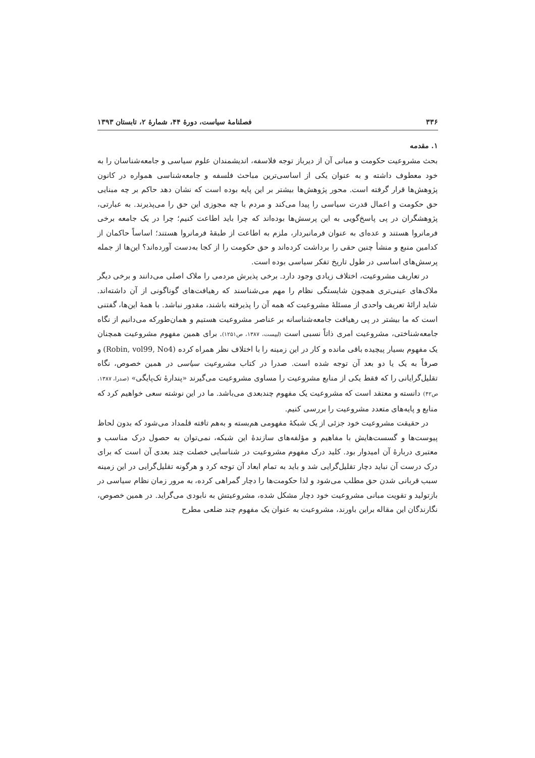۳۳۶ فصلنامهٔ سیاست، دورهٔ ۴۴، شمارهٔ ۲، تابستان ۱۳۹۳
۱. مقدمه
بحث مشروعیت حکومت و مبانی آن از دیرباز توجه فلاسفه، اندیشمندان علوم سیاسی و جامعه‌شناسان را به خود معطوف داشته و به عنوان یکی از اساسی‌ترین مباحث فلسفه و جامعه‌شناسی همواره در کانون پژوهش‌ها قرار گرفته است. محور پژوهش‌ها بیشتر بر این پایه بوده است که نشان دهد حاکم بر چه مبنایی حق حکومت و اعمال قدرت سیاسی را پیدا می‌کند و مردم با چه مجوزی این حق را می‌پذیرند. به عبارتی، پژوهشگران در پی پاسخ‌گویی به این پرسش‌ها بوده‌اند که چرا باید اطاعت کنیم؛ چرا در یک جامعه برخی فرمانروا هستند و عده‌ای به عنوان فرمانبردار، ملزم به اطاعت از طبقهٔ فرمانروا هستند؛ اساساً حاکمان از کدامین منبع و منشأ چنین حقی را برداشت کرده‌اند و حق حکومت را از کجا به‌دست آورده‌اند؟ این‌ها از جمله پرسش‌های اساسی در طول تاریخ تفکر سیاسی بوده است.
در تعاریف مشروعیت، اختلاف زیادی وجود دارد. برخی پذیرش مردمی را ملاک اصلی می‌دانند و برخی دیگر ملاک‌های عینی‌تری همچون شایستگی نظام را مهم می‌شناسند که رهیافت‌های گوناگونی از آن داشته‌اند. شاید ارائهٔ تعریف واحدی از مسئلهٔ مشروعیت که همه آن را پذیرفته باشند، مقدور نباشد. با همهٔ این‌ها، گفتنی است که ما بیشتر در پی رهیافت جامعه‌شناسانه بر عناصر مشروعیت هستیم و همان‌طورکه می‌دانیم از نگاه جامعه‌شناختی، مشروعیت امری ذاتاً نسبی است (لیپست، ۱۳۸۷، ص۱۲۵۱). برای همین مفهوم مشروعیت همچنان یک مفهوم بسیار پیچیده باقی مانده و کار در این زمینه را با اختلاف نظر همراه کرده (Robin, vol99, No4) و صرفاً به یک یا دو بعد آن توجه شده است. صدرا در کتاب مشروعیت سیاسی در همین خصوص، نگاه تقلیل‌گرایانی را که فقط یکی از منابع مشروعیت را مساوی مشروعیت می‌گیرند «پندارهٔ تک‌پایگی» (صدرا، ۱۳۸۷، ص۴۲) دانسته و معتقد است که مشروعیت یک مفهوم چندبعدی می‌باشد. ما در این نوشته سعی خواهیم کرد که منابع و پایه‌های متعدد مشروعیت را بررسی کنیم.
در حقیقت مشروعیت خود جزئی از یک شبکهٔ مفهومی هم‌بسته و به‌هم تافته قلمداد می‌شود که بدون لحاظ پیوست‌ها و گسست‌هایش با مفاهیم و مؤلفه‌های سازندهٔ این شبکه، نمی‌توان به حصول درک مناسب و معتبری دربارهٔ آن امیدوار بود. کلید درک مفهوم مشروعیت در شناسایی خصلت چند بعدی آن است که برای درک درست آن نباید دچار تقلیل‌گرایی شد و باید به تمام ابعاد آن توجه کرد و هرگونه تقلیل‌گرایی در این زمینه سبب قربانی شدن حق مطلب می‌شود و لذا حکومت‌ها را دچار گمراهی کرده، به مرور زمان نظام سیاسی در بازتولید و تقویت مبانی مشروعیت خود دچار مشکل شده، مشروعیتش به نابودی می‌گراید. در همین خصوص، نگارندگان این مقاله براین باورند، مشروعیت به عنوان یک مفهوم چند ضلعی مطرح